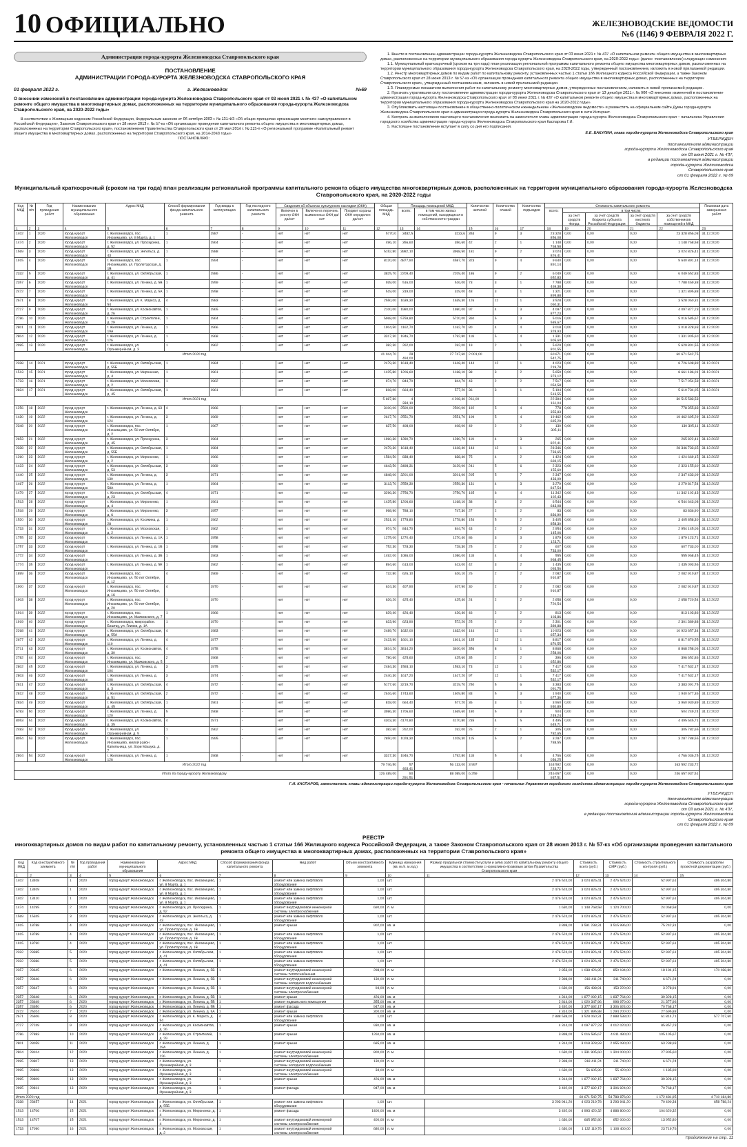10 ОФИЦИАЛЬНО
ЖЕЛЕЗНОВОДСКИЕ ВЕДОМОСТИ
№6 (1146) 9 ФЕВРАЛЯ 2022 Г.
Администрация города-курорта Железноводска Ставропольского края
ПОСТАНОВЛЕНИЕ
АДМИНИСТРАЦИИ ГОРОДА-КУРОРТА ЖЕЛЕЗНОВОДСКА СТАВРОПОЛЬСКОГО КРАЯ
01 февраля 2022 г. г. Железноводск №69
О внесении изменений в постановление администрации города-курорта Железноводска Ставропольского края от 03 июня 2021 г. № 437 «О капитальном ремонте общего имущества в многоквартирных домах, расположенных на территории муниципального образования города-курорта Железноводска Ставропольского края, на 2020-2022 годы»
В соответствии с Жилищным кодексом Российской Федерации, Федеральным законом от 06 октября 2003 г. № 131-ФЗ «Об общих принципах организации местного самоуправления в Российской Федерации», Законом Ставропольского края от 28 июня 2013 г. № 57-кз «Об организации проведения капитального ремонта общего имущества в многоквартирных домах, расположенных на территории Ставропольского края», постановлением Правительства Ставропольского края от 29 мая 2014 г. № 225-п «О региональной программе «Капитальный ремонт общего имущества в многоквартирных домах, расположенных на территории Ставропольского края, на 2014-2043 годы»
ПОСТАНОВЛЯЮ:
1. Внести в постановление администрации города-курорта Железноводска Ставропольского края от 03 июня 2021 г. № 437 «О капитальном ремонте общего имущества в многоквартирных домах, расположенных на территории муниципального образования города-курорта Железноводска Ставропольского края, на 2020-2022 годы» (далее -постановление) следующие изменения:
1.1. Муниципальный краткосрочный (сроком на три года) план реализации региональной программы капитального ремонта общего имущества многоквартирных домов, расположенных на территории муниципального образования города-курорта Железноводска Ставропольского края, на 2020-2022 годы, утвержденный постановлением, изложить в новой прилагаемой редакции.
1.2. Реестр многоквартирных домов по видам работ по капитальному ремонту, установленных частью 1 статьи 166 Жилищного кодекса Российской Федерации, а также Законом Ставропольского края от 28 июня 2013 г. № 57-кз «Об организации проведения капитального ремонта общего имущества в многоквартирных домах, расположенных на территории Ставропольского края», утвержденный постановлением, изложить в новой прилагаемой редакции.
1.3. Планируемые показатели выполнения работ по капитальному ремонту многоквартирных домов, утвержденные постановлением, изложить в новой прилагаемой редакции.
2. Признать утратившим силу постановление администрации города-курорта Железноводска Ставропольского края от 13 декабря 2021 г. № 906 «О внесении изменений в постановление администрации города-курорта Железноводска Ставропольского края от 03 июня 2021 г. № 437 «О капитальном ремонте общего имущества в многоквартирных домах, расположенных на территории муниципального образования города-курорта Железноводска Ставропольского края на 2020-2022 годы».
3. Опубликовать настоящее постановление в общественно-политическом еженедельнике «Железноводские ведомости» и разместить на официальном сайте Думы города-курорта Железноводска Ставропольского края и администрации города-курорта Железноводска Ставропольского края в сети Интернет.
4. Контроль за выполнением настоящего постановления возложить на заместителя главы администрации города-курорта Железноводска Ставропольского края – начальника Управления городского хозяйства администрации города-курорта Железноводска Ставропольского края Каспарова Г.И.
5. Настоящее постановление вступает в силу со дня его подписания.
Е.Е. БАКУЛИН, глава города-курорта Железноводска Ставропольского края
УТВЕРЖДЕН
постановлением администрации
города-курорта Железноводска Ставропольского края
от 03 июня 2021 г. № 437,
в редакции постановления администрации
города-курорта Железноводска
Ставропольского края
от 01 февраля 2022 г. № 69
Муниципальный краткосрочный (сроком на три года) план реализации региональной программы капитального ремонта общего имущества многоквартирных домов, расположенных на территории муниципального образования города-курорта Железноводска Ставропольского края, на 2020-2022 годы
| Код МКД | № п/п | Год проведения работ | Наименование муниципального образования | Адрес МКД | Способ формирования фонда капитального ремонта | Год ввода в эксплуатацию | Год последнего капитального ремонта | Сведения об объектах культурного наследия (ОКН) | | | Общая площадь МКД | Площадь помещений МКД: | | Количество жителей | Количество этажей | Количество подъездов | Стоимость капитального ремонта | | | | | Плановая дата завершения работ |
| --- | --- | --- | --- | --- | --- | --- | --- | --- | --- | --- | --- | --- | --- | --- | --- | --- | --- | --- | --- | --- | --- | --- |
| | | | | | | | | Включен в реестр ОКН да/нет | Включен в перечень выявленных ОКН да/нет | Предмет охраны ОКН определен да/нет | | всего: | в том числе жилых помещений, находящихся в собственности граждан | | | | всего: | в том числе: | | | | |
| | | | | | | | | | | | | | | | | | | за счет средств Фонда | за счет средств бюджета субъекта Российской Федерации | за счет средств местного бюджета | за счет средств собственников помещений в МКД | |
| 1 | 2 | 3 | 4 | 5 | 6 | 7 | 8 | 9 | 10 | 11 | 12 | 13 | 14 | 15 | 16 | 17 | 18 | 19 | 20 | 21 | 22 | 23 |
| 1402 | 1 | 2020 | город-курорт Железноводск | г. Железноводск, пос. Иноземцево, ул. 8 Марта, д. 1 | 1 | 1987 | - | нет | нет | нет | 5770,0 | 3482,5 | 3233,6 | 353 | 9 | 3 | 23 328 856,08 | 0,00 | 0,00 | 0,00 | 23 328 856,08 | 31.12.2020 |
| 1474 | 2 | 2020 | город-курорт Железноводск | г. Железноводск, ул. Проскурина, д. 52 | 1 | 1964 | - | нет | нет | нет | 496,10 | 356,60 | 356,60 | 42 | 2 | 1 | 1 148 768,58 | 0,00 | 0,00 | 0,00 | 1 148 768,58 | 31.12.2020 |
| 1569 | 3 | 2020 | город-курорт Железноводск | г. Железноводск, ул. Энгельса, д. 43 | 1 | 1988 | - | нет | нет | нет | 5152,80 | 3982,10 | 3968,50 | 181 | 9 | 2 | 3 024 826,41 | 0,00 | 0,00 | 0,00 | 3 024 826,41 | 31.12.2020 |
| 1915 | 4 | 2020 | город-курорт Железноводск | г. Железноводск, пос. Иноземцево, ул. Пролетарская, д. 1В | 1 | 1994 | - | нет | нет | нет | 8120,00 | 4877,90 | 4587,70 | 323 | 9 | 4 | 9 640 891,14 | 0,00 | 0,00 | 0,00 | 9 640 891,14 | 31.12.2020 |
| 2332 | 5 | 2020 | город-курорт Железноводск | г. Железноводск, ул. Октябрьская, д. 41 | 1 | 1986 | - | нет | нет | нет | 3825,70 | 2209,40 | 2209,40 | 186 | 9 | 2 | 6 049 652,83 | 0,00 | 0,00 | 0,00 | 6 049 652,83 | 31.12.2020 |
| 2357 | 6 | 2020 | город-курорт Железноводск | г. Железноводск, ул. Ленина, д. 5В | 1 | 1959 | - | нет | нет | нет | 939,00 | 516,00 | 516,00 | 73 | 3 | 1 | 7 788 469,38 | 0,00 | 0,00 | 0,00 | 7 788 469,38 | 31.12.2020 |
| 2472 | 7 | 2020 | город-курорт Железноводск | г. Железноводск, ул. Ленина, д. 5А | 1 | 1958 | - | нет | нет | нет | 519,00 | 319,00 | 319,00 | 48 | 3 | 1 | 1 321 895,88 | 0,00 | 0,00 | 0,00 | 1 321 895,88 | 31.12.2020 |
| 2671 | 8 | 2020 | город-курорт Железноводск | г. Железноводск, ул. К. Маркса, д. 54 | 4 | 1983 | - | нет | нет | нет | 2550,00 | 1639,30 | 1639,30 | 126 | 12 | 1 | 3 528 060,31 | 0,00 | 0,00 | 0,00 | 3 528 060,31 | 31.12.2020 |
| 2727 | 9 | 2020 | город-курорт Железноводск | г. Железноводск, ул. Космонавтов, д. 26 | 1 | 1965 | - | нет | нет | нет | 2100,00 | 1980,00 | 1980,00 | 92 | 4 | 3 | 4 097 877,23 | 0,00 | 0,00 | 0,00 | 4 097 877,23 | 31.12.2020 |
| 2786 | 10 | 2020 | город-курорт Железноводск | г. Железноводск, ул. Строителей, д. 29 | 1 | 1964 | - | нет | нет | нет | 5968,00 | 5759,80 | 5720,00 | 360 | 5 | 3 | 5 016 585,67 | 0,00 | 0,00 | 0,00 | 5 016 585,67 | 31.12.2020 |
| 2801 | 11 | 2020 | город-курорт Железноводск | г. Железноводск, ул. Ленина, д. 19А | 1 | 1966 | - | нет | нет | нет | 1904,50 | 1162,70 | 1162,70 | 80 | 4 | 4 | 3 018 328,93 | 0,00 | 0,00 | 0,00 | 3 018 328,93 | 31.12.2020 |
| 2804 | 12 | 2020 | город-курорт Железноводск | г. Железноводск, ул. Ленина, д. 126 | 1 | 1968 | - | нет | нет | нет | 3317,30 | 1946,70 | 1792,80 | 118 | 5 | 4 | 1 331 905,60 | 0,00 | 0,00 | 0,00 | 1 331 905,60 | 31.12.2020 |
| 2995 | 13 | 2020 | город-курорт Железноводск | г. Железноводск, ул. Оранжерейная, д. 3 | 1 | 1962 | - | нет | нет | нет | 382,30 | 262,00 | 262,00 | 19 | 2 | 1 | 5 629 801,55 | 0,00 | 0,00 | 0,00 | 5 629 801,55 | 31.12.2020 |
| Итого 2020 год | | | | | | | | | | | 41 044,70 | 28 494,00 | 27 747,60 | 2 001,00 | | | 60 671 542,75 | 0,00 | 0,00 | 0,00 | 60 671 542,75 | |
| 2338 | 14 | 2021 | город-курорт Железноводск | г. Железноводск, ул. Октябрьская, д. 55Б | 1 | 1984 | - | нет | нет | нет | 2479,30 | 1618,40 | 1618,40 | 144 | 12 | 1 | 4 023 219,78 | 0,00 | 0,00 | 0,00 | 8 726 608,89 | 31.12.2021 |
| 1513 | 15 | 2021 | город-курорт Железноводск | г. Железноводск, ул. Мироненко, д. 4 | 1 | 1961 | - | нет | нет | нет | 1425,80 | 1206,60 | 1168,10 | 38 | 3 | 2 | 5 659 373,12 | 0,00 | 0,00 | 0,00 | 8 661 186,01 | 31.12.2021 |
| 1733 | 16 | 2021 | город-курорт Железноводск | г. Железноводск, ул. Московская, д. 2 | 1 | 1962 | - | нет | нет | нет | 974,70 | 844,70 | 844,70 | 43 | 2 | 2 | 7 517 054,58 | 0,00 | 0,00 | 0,00 | 7 517 054,58 | 31.12.2021 |
| 2834 | 17 | 2021 | город-курорт Железноводск | г. Железноводск, ул. Октябрьская, д. 45 | 1 | 1961 | - | нет | нет | нет | 818,00 | 664,40 | 577,20 | 36 | 3 | 1 | 5 194 513,55 | 0,00 | 0,00 | 0,00 | 5 610 734,05 | 31.12.2021 |
| Итого 2021 год | | | | | | | | | | | 5 697,80 | 4 334,10 | 4 208,40 | 261,00 | | | 22 394 161,04 | 0,00 | 0,00 | 0,00 | 30 515 583,53 | |
| 1256 | 18 | 2022 | город-курорт Железноводск | г. Железноводск, ул. Ленина, д. 63 | 4 | 1966 | - | нет | нет | нет | 3100,00 | 2500,00 | 2500,00 | 192 | 5 | 4 | 778 355,83 | 0,00 | 0,00 | 0,00 | 778 355,83 | 31.12.2022 |
| 1430 | 19 | 2022 | город-курорт Железноводск | г. Железноводск, ул. Ленина, д. 124 | 3 | 1969 | - | нет | нет | нет | 2617,70 | 2551,70 | 2551,70 | 109 | 5 | 4 | 19 462 695,29 | 0,00 | 0,00 | 0,00 | 19 462 695,29 | 31.12.2022 |
| 2348 | 20 | 2022 | город-курорт Железноводск | г. Железноводск, пос. Иноземцево, ул. 50 лет Октября, д. 2 | 1 | 1967 | - | нет | нет | нет | 637,50 | 408,00 | 408,00 | 49 | 2 | 2 | 130 305,11 | 0,00 | 0,00 | 0,00 | 130 305,11 | 31.12.2022 |
| 2653 | 21 | 2022 | город-курорт Железноводск | г. Железноводск, ул. Проскурина, д. 45 | 3 | 1964 | - | нет | нет | нет | 1960,30 | 1280,70 | 1280,70 | 119 | 4 | 3 | 265 822,41 | 0,00 | 0,00 | 0,00 | 265 822,41 | 31.12.2022 |
| 2338 | 22 | 2022 | город-курорт Железноводск | г. Железноводск, ул. Октябрьская, д. 55Б | 1 | 1984 | - | нет | нет | нет | 2479,30 | 1618,40 | 1618,40 | 144 | 12 | 1 | 28 346 733,65 | 0,00 | 0,00 | 0,00 | 28 346 733,65 | 31.12.2022 |
| 1260 | 23 | 2022 | город-курорт Железноводск | г. Железноводск, ул. Мироненко, д. 2 | 1 | 1966 | - | нет | нет | нет | 1584,50 | 838,40 | 838,40 | 75 | 4 | 2 | 1 424 669,15 | 0,00 | 0,00 | 0,00 | 1 424 669,15 | 31.12.2022 |
| 1423 | 24 | 2022 | город-курорт Железноводск | г. Железноводск, ул. Октябрьская, д. 53 | 3 | 1969 | - | нет | нет | нет | 4643,50 | 3498,31 | 3129,00 | 241 | 5 | 6 | 2 323 155,60 | 0,00 | 0,00 | 0,00 | 2 323 155,60 | 31.12.2022 |
| 1440 | 25 | 2022 | город-курорт Железноводск | г. Железноводск, ул. Ленина, д. 130 | 3 | 1971 | - | нет | нет | нет | 4848,00 | 3201,00 | 3201,00 | 205 | 5 | 7 | 2 347 433,09 | 0,00 | 0,00 | 0,00 | 2 347 433,09 | 31.12.2022 |
| 1467 | 26 | 2022 | город-курорт Железноводск | г. Железноводск, ул. Ленина, д. 58А | 1 | 1964 | - | нет | нет | нет | 3113,70 | 2559,30 | 2559,30 | 131 | 4 | 3 | 3 279 817,54 | 0,00 | 0,00 | 0,00 | 3 279 817,54 | 31.12.2022 |
| 1479 | 27 | 2022 | город-курорт Железноводск | г. Железноводск, ул. Октябрьская, д. 23 | 4 | 1971 | - | нет | нет | нет | 3296,30 | 2756,70 | 2756,70 | 165 | 6 | 4 | 11 342 102,43 | 0,00 | 0,00 | 0,00 | 11 342 102,43 | 31.12.2022 |
| 1513 | 28 | 2022 | город-курорт Железноводск | г. Железноводск, ул. Мироненко, д. 4 | 1 | 1961 | - | нет | нет | нет | 1425,80 | 1206,60 | 1168,10 | 38 | 3 | 2 | 6 544 643,08 | 0,00 | 0,00 | 0,00 | 6 544 643,08 | 31.12.2022 |
| 1518 | 29 | 2022 | город-курорт Железноводск | г. Железноводск, ул. Мироненко, д. 6 | 3 | 1957 | - | нет | нет | нет | 998,90 | 788,10 | 747,30 | 27 | 2 | 2 | 83 836,90 | 0,00 | 0,00 | 0,00 | 83 836,90 | 31.12.2022 |
| 1520 | 30 | 2022 | город-курорт Железноводск | г. Железноводск, ул. Косякина, д. 28 | 1 | 1962 | - | нет | нет | нет | 2531,10 | 1778,80 | 1778,80 | 154 | 5 | 2 | 3 405 858,30 | 0,00 | 0,00 | 0,00 | 3 405 858,30 | 31.12.2022 |
| 1733 | 31 | 2022 | город-курорт Железноводск | г. Железноводск, ул. Московская, д. 2 | 1 | 1962 | - | нет | нет | нет | 974,70 | 844,70 | 844,70 | 43 | 2 | 2 | 2 954 145,06 | 0,00 | 0,00 | 0,00 | 2 954 145,06 | 31.12.2022 |
| 1755 | 32 | 2022 | город-курорт Железноводск | г. Железноводск, ул. Ленина, д. 1А | 1 | 1958 | - | нет | нет | нет | 1275,00 | 1270,40 | 1270,40 | 86 | 3 | 3 | 1 879 123,71 | 0,00 | 0,00 | 0,00 | 1 879 123,71 | 31.12.2022 |
| 1757 | 33 | 2022 | город-курорт Железноводск | г. Железноводск, ул. Ленина, д. 1Б | 1 | 1958 | - | нет | нет | нет | 752,30 | 728,30 | 728,30 | 25 | 2 | 2 | 607 733,00 | 0,00 | 0,00 | 0,00 | 607 733,00 | 31.12.2022 |
| 1772 | 34 | 2022 | город-курорт Железноводск | г. Железноводск, ул. Ленина, д. 3Б | 1 | 1963 | - | нет | нет | нет | 1492,00 | 1086,00 | 1086,00 | 118 | 4 | 4 | 555 968,45 | 0,00 | 0,00 | 0,00 | 555 968,45 | 31.12.2022 |
| 1774 | 35 | 2022 | город-курорт Железноводск | г. Железноводск, ул. Ленина, д. 5Е | 1 | 1962 | - | нет | нет | нет | 894,60 | 613,00 | 613,00 | 42 | 3 | 2 | 1 435 093,56 | 0,00 | 0,00 | 0,00 | 1 435 093,56 | 31.12.2022 |
| 1899 | 36 | 2022 | город-курорт Железноводск | г. Железноводск, пос. Иноземцево, ул. 50 лет Октября, д. 12 | 4 | 1969 | - | нет | нет | нет | 732,80 | 626,10 | 626,10 | 26 | 2 | 2 | 2 082 910,87 | 0,00 | 0,00 | 0,00 | 2 082 910,87 | 31.12.2022 |
| 1900 | 37 | 2022 | город-курорт Железноводск | г. Железноводск, пос. Иноземцево, ул. 50 лет Октября, д. 16 | 4 | 1970 | - | нет | нет | нет | 624,30 | 407,90 | 407,90 | 30 | 2 | 2 | 2 082 910,87 | 0,00 | 0,00 | 0,00 | 2 082 910,87 | 31.12.2022 |
| 1903 | 38 | 2022 | город-курорт Железноводск | г. Железноводск, пос. Иноземцево, ул. 50 лет Октября, д. 20 | 1 | 1970 | - | нет | нет | нет | 626,20 | 425,40 | 425,40 | 24 | 2 | 2 | 2 658 720,54 | 0,00 | 0,00 | 0,00 | 2 658 720,54 | 31.12.2022 |
| 1914 | 39 | 2022 | город-курорт Железноводск | г. Железноводск, пос. Иноземцево, ул. Маяковского, д. 7 | 1 | 1966 | - | нет | нет | нет | 629,40 | 426,40 | 426,40 | 46 | 2 | 2 | 813 103,86 | 0,00 | 0,00 | 0,00 | 813 103,86 | 31.12.2022 |
| 1919 | 40 | 2022 | город-курорт Железноводск | г. Железноводск, микрорайон. Бештау, ул. Глинки, д. 1А | 1 | 1970 | - | нет | нет | нет | 623,90 | 623,90 | 572,20 | 25 | 2 | 2 | 2 301 389,88 | 0,00 | 0,00 | 0,00 | 2 301 389,88 | 31.12.2022 |
| 2268 | 41 | 2022 | город-курорт Железноводск | г. Железноводск, ул. Октябрьская, д. 55А | 4 | 1983 | - | нет | нет | нет | 2489,70 | 1632,00 | 1632,00 | 144 | 12 | 1 | 10 923 657,34 | 0,00 | 0,00 | 0,00 | 10 923 657,34 | 31.12.2022 |
| 2677 | 42 | 2022 | город-курорт Железноводск | г. Железноводск, ул. Ленина, д. 110 | 4 | 1977 | - | нет | нет | нет | 2423,90 | 1601,10 | 1601,10 | 135 | 12 | 1 | 8 817 870,55 | 0,00 | 0,00 | 0,00 | 8 817 870,55 | 31.12.2022 |
| 2711 | 43 | 2022 | город-курорт Железноводск | г. Железноводск, ул. Космонавтов, д. 30 | 4 | 1978 | - | нет | нет | нет | 3814,20 | 3814,20 | 3400,00 | 356 | 8 | 1 | 8 868 258,06 | 0,00 | 0,00 | 0,00 | 8 868 258,06 | 31.12.2022 |
| 2782 | 44 | 2022 | город-курорт Железноводск | г. Железноводск, пос. Иноземцево, ул. Маяковского, д. 5 | 2 | 1968 | - | нет | нет | нет | 780,60 | 425,60 | 425,60 | 35 | 2 | 2 | 396 652,86 | 0,00 | 0,00 | 0,00 | 396 652,86 | 31.12.2022 |
| 2802 | 45 | 2022 | город-курорт Железноводск | г. Железноводск, ул. Ленина, д. 104 | 3 | 1975 | - | нет | нет | нет | 2484,30 | 1593,10 | 1593,10 | 73 | 12 | 1 | 7 417 532,17 | 0,00 | 0,00 | 0,00 | 7 417 532,17 | 31.12.2022 |
| 2803 | 46 | 2022 | город-курорт Железноводск | г. Железноводск, ул. Ленина, д. 106 | 3 | 1974 | - | нет | нет | нет | 2440,30 | 1617,20 | 1617,20 | 97 | 12 | 1 | 7 417 532,17 | 0,00 | 0,00 | 0,00 | 7 417 532,17 | 31.12.2022 |
| 2811 | 47 | 2022 | город-курорт Железноводск | г. Железноводск, ул. Октябрьская, д. 3 | 4 | 1972 | - | нет | нет | нет | 5177,60 | 3219,70 | 3219,70 | 250 | 5 | 6 | 3 383 091,75 | 0,00 | 0,00 | 0,00 | 3 383 091,75 | 31.12.2022 |
| 2812 | 48 | 2022 | город-курорт Железноводск | г. Железноводск, ул. Октябрьская, д. 51 | 2 | 1972 | - | нет | нет | нет | 2616,60 | 1743,60 | 1609,80 | 83 | 5 | 3 | 1 940 677,36 | 0,00 | 0,00 | 0,00 | 1 940 677,36 | 31.12.2022 |
| 2834 | 49 | 2022 | город-курорт Железноводск | г. Железноводск, ул. Октябрьская, д. 45 | 1 | 1961 | - | нет | нет | нет | 818,00 | 664,40 | 577,20 | 36 | 3 | 1 | 3 960 930,89 | 0,00 | 0,00 | 0,00 | 3 960 930,89 | 31.12.2022 |
| 6783 | 50 | 2022 | город-курорт Железноводск | г. Железноводск, ул. Ленина, д. 120 | 5 | 1968 | - | нет | нет | нет | 3986,30 | 1706,60 | 1665,60 | 180 | 5 | 3 | 504 249,24 | 0,00 | 0,00 | 0,00 | 504 249,24 | 31.12.2022 |
| 8053 | 51 | 2022 | город-курорт Железноводск | г. Железноводск, ул. Космонавтов, д. 35 | 4 | 1971 | - | нет | нет | нет | 4303,30 | 4170,80 | 4170,80 | 235 | 4 | 5 | 4 495 645,71 | 0,00 | 0,00 | 0,00 | 4 495 645,71 | 31.12.2022 |
| 2483 | 52 | 2022 | город-курорт Железноводск | г. Железноводск, ул. Оранжерейная, д. 5 | 1 | 1962 | - | нет | нет | нет | 382,60 | 262,00 | 262,00 | 26 | 2 | 1 | 305 782,65 | 0,00 | 0,00 | 0,00 | 305 782,65 | 31.12.2022 |
| 8054 | 53 | 2022 | город-курорт Железноводск | г. Железноводск, пос. Иноземцево, жилой район Капельница, ул. Зори Машука, д. 7 | 1 | 1995 | - | нет | нет | нет | 2850,00 | 1028,30 | 1028,30 | 115 | 5 | 2 | 3 287 788,55 | 0,00 | 0,00 | 0,00 | 3 287 788,55 | 31.12.2022 |
| 2804 | 54 | 2022 | город-курорт Железноводск | г. Железноводск, ул. Ленина, д. 126 | 1 | 1968 | - | нет | нет | нет | 3317,30 | 1946,70 | 1792,80 | 118 | 5 | 4 | 4 766 036,25 | 0,00 | 0,00 | 0,00 | 4 766 036,25 | 31.12.2022 |
| Итого 2022 год | | | | | | | | | | | 79 746,50 | 57 463,41 | 56 133,00 | 3 997 | | | 163 592 233,72 | 0,00 | 0,00 | 0,00 | 163 592 233,72 | |
| Итого по городу-курорту Железноводску | | | | | | | | | | | 126 489,00 | 90 291,51 | 88 089,00 | 6 259 | | | 246 657 937,51 | 0,00 | 0,00 | 0,00 | 246 657 937,51 | |
Г.И. КАСПАРОВ, заместитель главы администрации города-курорта Железноводска Ставропольского края - начальник Управления городского хозяйства администрации города-курорта Железноводска Ставропольского края
УТВЕРЖДЕН
постановлением администрации
города-курорта Железноводска Ставропольского края
от 03 июня 2021 г. № 437,
в редакции постановления администрации города-курорта Железноводска
Ставропольского края
от 01 февраля 2022 г. № 69
РЕЕСТР
многоквартирных домов по видам работ по капитальному ремонту, установленных частью 1 статьи 166 Жилищного кодекса Российской Федерации, а также Законом Ставропольского края от 28 июня 2013 г. № 57-кз «Об организации проведения капитального ремонта общего имущества в многоквартирных домах, расположенных на территории Ставропольского края»
| Код МКД | Код конструктивного элемента | № п/п | Год проведения работ | Наименование муниципального образования | Адрес МКД | Способ формирования фонда капитального ремонта | Вид работ | Объем конструктивного элемента | Единица измерения (кв. м./п. м./ед.) | Размер предельной стоимости услуги и (или) работ по капитальному ремонту общего имущества в соответствии с нормативно-правовым актом Правительства Ставропольского края | Стоимость всего (руб.) | Стоимость СМР (руб.) | Стоимость строительного контроля (руб.) | Стоимость разработки проектной документации (руб.) |
| --- | --- | --- | --- | --- | --- | --- | --- | --- | --- | --- | --- | --- | --- | --- |
| 1 | 2 | 3 | 4 | 5 | 6 | 7 | 8 | 9 | 10 | 11 | 12 | 13 | 14 | 15 |
| 1402 | 13408 | 1 | 2020 | город-курорт Железноводск | г. Железноводск, пос. Иноземцево, ул. 8 Марта, д. 1 | 1 | ремонт или замена лифтового оборудования | 1,00 | шт. | 2 476 524,00 | 3 024 826,41 | 2 476 524,00 | 52 997,61 | 495 304,80 |
| 1402 | 13409 | 1 | 2020 | город-курорт Железноводск | г. Железноводск, пос. Иноземцево, ул. 8 Марта, д. 1 | 1 | ремонт или замена лифтового оборудования | 1,00 | шт. | 2 476 524,00 | 3 024 826,41 | 2 476 524,00 | 52 997,61 | 495 304,80 |
| 1402 | 13410 | 1 | 2020 | город-курорт Железноводск | г. Железноводск, пос. Иноземцево, ул. 8 Марта, д. 1 | 1 | ремонт или замена лифтового оборудования | 1,00 | шт. | 2 476 524,00 | 3 024 826,41 | 2 476 524,00 | 52 997,61 | 495 304,80 |
| 1474 | 14295 | 2 | 2020 | город-курорт Железноводск | г. Железноводск, ул. Проскурина, д. 52 | 1 | ремонт внутридомовой инженерной системы электроснабжения | 690,00 | п. м | 1 630,00 | 1 148 768,58 | 1 124 700,00 | 24 068,58 | 0,00 |
| 1569 | 15345 | 3 | 2020 | город-курорт Железноводск | г. Железноводск, ул. Энгельса, д. 43 | 1 | ремонт или замена лифтового оборудования | 1,00 | шт. | 2 476 524,00 | 3 024 826,41 | 2 476 524,00 | 52 997,61 | 495 304,80 |
| 1915 | 18788 | 4 | 2020 | город-курорт Железноводск | г. Железноводск, пос. Иноземцево, ул. Пролетарская, д. 1В | 1 | ремонт крыши | 902,00 | кв. м | 3 898,00 | 3 591 238,31 | 3 515 996,00 | 75 242,31 | 0,00 |
| 1915 | 18789 | 4 | 2020 | город-курорт Железноводск | г. Железноводск, пос. Иноземцево, ул. Пролетарская, д. 1В | 1 | ремонт или замена лифтового оборудования | 1,00 | шт. | 2 476 524,00 | 3 024 826,41 | 2 476 524,00 | 52 997,61 | 495 304,80 |
| 1915 | 18790 | 4 | 2020 | город-курорт Железноводск | г. Железноводск, пос. Иноземцево, ул. Пролетарская, д. 1В | 1 | ремонт или замена лифтового оборудования | 1,00 | шт. | 2 476 524,00 | 3 024 826,41 | 2 476 524,00 | 52 997,61 | 495 304,80 |
| 2332 | 23385 | 5 | 2020 | город-курорт Железноводск | г. Железноводск, ул. Октябрьская, д. 41 | 1 | ремонт или замена лифтового оборудования | 1,00 | шт. | 2 476 524,00 | 3 024 826,41 | 2 476 524,00 | 52 997,61 | 495 304,80 |
| 2332 | 23386 | 5 | 2020 | город-курорт Железноводск | г. Железноводск, ул. Октябрьская, д. 41 | 1 | ремонт или замена лифтового оборудования | 1,00 | шт. | 2 476 524,00 | 3 024 826,41 | 2 476 524,00 | 52 997,61 | 495 304,80 |
| 2357 | 23645 | 6 | 2020 | город-курорт Железноводск | г. Железноводск, ул. Ленина, д. 5В | 1 | ремонт внутридомовой инженерной системы теплоснабжения | 298,00 | п. м | 2 853,00 | 1 038 426,95 | 850 194,00 | 18 194,15 | 170 038,80 |
| 2357 | 23646 | 6 | 2020 | город-курорт Железноводск | г. Железноводск, ул. Ленина, д. 5В | 1 | ремонт внутридомовой инженерной системы холодного водоснабжения | 130,00 | п. м | 2 398,00 | 318 411,24 | 311 740,00 | 6 671,24 | 0,00 |
| 2357 | 23647 | 6 | 2020 | город-курорт Железноводск | г. Железноводск, ул. Ленина, д. 5В | 1 | ремонт внутридомовой инженерной системы электроснабжения | 94,00 | п. м | 1 630,00 | 156 498,91 | 153 220,00 | 3 278,91 | 0,00 |
| 2357 | 23648 | 6 | 2020 | город-курорт Железноводск | г. Железноводск, ул. Ленина, д. 5В | 1 | ремонт крыши | 426,00 | кв. м | 4 314,00 | 1 877 092,15 | 1 837 764,00 | 39 328,15 | 0,00 |
| 2357 | 23649 | 6 | 2020 | город-курорт Железноводск | г. Железноводск, ул. Ленина, д. 5В | 1 | ремонт подвального помещения | 355,00 | кв. м | 2 814,00 | 1 020 347,96 | 998 970,00 | 21 377,96 | 0,00 |
| 2357 | 23650 | 6 | 2020 | город-курорт Железноводск | г. Железноводск, ул. Ленина, д. 5В | 1 | ремонт фасада | 947,00 | кв. м | 3 492,00 | 3 377 692,17 | 3 306 924,00 | 70 768,17 | 0,00 |
| 2472 | 25024 | 7 | 2020 | город-курорт Железноводск | г. Железноводск, ул. Ленина, д. 5А | 1 | ремонт крыши | 300,00 | кв. м | 4 314,00 | 1 321 895,88 | 1 294 200,00 | 27 695,88 | 0,00 |
| 2671 | 26606 | 8 | 2020 | город-курорт Железноводск | г. Железноводск, ул. К. Маркса, д. 54 | 4 | ремонт или замена лифтового оборудования | 1,00 | шт. | 2 888 538,00 | 3 528 060,31 | 2 888 538,00 | 61 814,71 | 577 707,60 |
| 2727 | 27249 | 9 | 2020 | город-курорт Железноводск | г. Железноводск, ул. Космонавтов, д. 26 | 1 | ремонт крыши | 930,00 | кв. м | 4 314,00 | 4 097 877,23 | 4 012 020,00 | 85 857,23 | 0,00 |
| 2786 | 27883 | 10 | 2020 | город-курорт Железноводск | г. Железноводск, ул. Строителей, д. 29 | 1 | ремонт крыши | 1260,00 | кв. м | 3 898,00 | 5 016 585,67 | 4 911 480,00 | 105 105,67 | 0,00 |
| 2801 | 28059 | 11 | 2020 | город-курорт Железноводск | г. Железноводск, ул. Ленина, д. 19А | 1 | ремонт крыши | 685,00 | кв. м | 4 314,00 | 3 018 328,93 | 2 955 090,00 | 63 238,93 | 0,00 |
| 2804 | 28104 | 12 | 2020 | город-курорт Железноводск | г. Железноводск, ул. Ленина, д. 126 | 1 | ремонт внутридомовой инженерной системы электроснабжения | 800,00 | п. м | 1 630,00 | 1 331 905,60 | 1 304 000,00 | 27 905,60 | 0,00 |
| 2995 | 29807 | 13 | 2020 | город-курорт Железноводск | г. Железноводск, ул. Оранжерейная, д. 3 | 1 | ремонт внутридомовой инженерной системы холодного водоснабжения | 130,00 | п. м | 2 398,00 | 318 411,24 | 311 740,00 | 6 671,24 | 0,00 |
| 2995 | 29808 | 13 | 2020 | город-курорт Железноводск | г. Железноводск, ул. Оранжерейная, д. 3 | 1 | ремонт внутридомовой инженерной системы электроснабжения | 34,00 | п. м | 1 630,00 | 56 605,99 | 55 420,00 | 1 185,99 | 0,00 |
| 2995 | 29809 | 13 | 2020 | город-курорт Железноводск | г. Железноводск, ул. Оранжерейная, д. 3 | 1 | ремонт крыши | 426,00 | кв. м | 4 314,00 | 1 877 092,15 | 1 837 764,00 | 39 328,15 | 0,00 |
| 2995 | 29811 | 13 | 2020 | город-курорт Железноводск | г. Железноводск, ул. Оранжерейная, д. 3 | 1 | ремонт фасада | 947,00 | кв. м | 3 492,00 | 3 377 692,17 | 3 306 924,00 | 70 768,17 | 0,00 |
| Итого 2020 год | | | | | | | | | | | 60 671 542,75 | 54 788 876,00 | 1 172 481,95 | 4 710 184,80 |
| 2338 | 23457 | 14 | 2021 | город-курорт Железноводск | г. Железноводск, ул. Октябрьская, д. 55Б | 1 | ремонт или замена лифтового оборудования | 1,00 | шт. | 3 293 941,20 | 4 023 219,78 | 3 293 941,20 | 70 490,34 | 658 788,24 |
| 1513 | 14706 | 15 | 2021 | город-курорт Железноводск | г. Железноводск, ул. Мироненко, д. 4 | 1 | ремонт фасада | 1400,00 | кв. м | 3 492,00 | 4 993 420,32 | 4 888 800,00 | 104 620,32 | 0,00 |
| 1513 | 14707 | 15 | 2021 | город-курорт Железноводск | г. Железноводск, ул. Мироненко, д. 4 | 1 | ремонт внутридомовой инженерной системы электроснабжения | 400,00 | п. м | 1 630,00 | 665 952,80 | 652 000,00 | 13 952,80 | 0,00 |
| 1733 | 17090 | 16 | 2021 | город-курорт Железноводск | г. Железноводск, ул. Московская, д. 2 | 1 | ремонт внутридомовой инженерной системы электроснабжения | 680,00 | п. м | 1 630,00 | 1 132 119,76 | 1 108 400,00 | 23 719,76 | 0,00 |
Продолжение на стр. 11